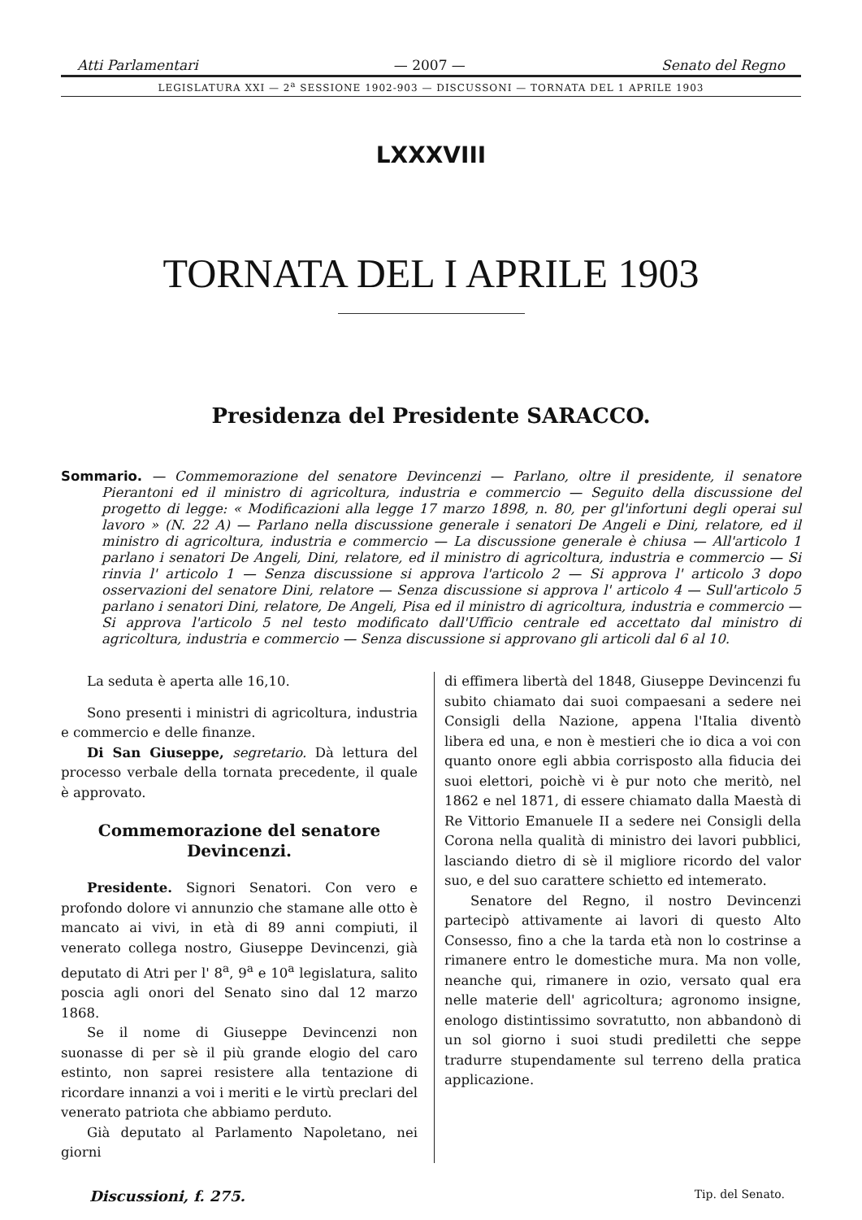Atti Parlamentari — 2007 — Senato del Regno
LEGISLATURA XXI — 2<sup>a</sup> SESSIONE 1902-903 — DISCUSSONI — TORNATA DEL 1 APRILE 1903
LXXXVIII
TORNATA DEL I APRILE 1903
Presidenza del Presidente SARACCO.
Sommario. — Commemorazione del senatore Devincenzi — Parlano, oltre il presidente, il senatore Pierantoni ed il ministro di agricoltura, industria e commercio — Seguito della discussione del progetto di legge: « Modificazioni alla legge 17 marzo 1898, n. 80, per gl'infortuni degli operai sul lavoro » (N. 22 A) — Parlano nella discussione generale i senatori De Angeli e Dini, relatore, ed il ministro di agricoltura, industria e commercio — La discussione generale è chiusa — All'articolo 1 parlano i senatori De Angeli, Dini, relatore, ed il ministro di agricoltura, industria e commercio — Si rinvia l' articolo 1 — Senza discussione si approva l'articolo 2 — Si approva l' articolo 3 dopo osservazioni del senatore Dini, relatore — Senza discussione si approva l' articolo 4 — Sull'articolo 5 parlano i senatori Dini, relatore, De Angeli, Pisa ed il ministro di agricoltura, industria e commercio — Si approva l'articolo 5 nel testo modificato dall'Ufficio centrale ed accettato dal ministro di agricoltura, industria e commercio — Senza discussione si approvano gli articoli dal 6 al 10.
La seduta è aperta alle 16,10.
Sono presenti i ministri di agricoltura, industria e commercio e delle finanze.
Di San Giuseppe, segretario. Dà lettura del processo verbale della tornata precedente, il quale è approvato.
Commemorazione del senatore Devincenzi.
Presidente. Signori Senatori. Con vero e profondo dolore vi annunzio che stamane alle otto è mancato ai vivi, in età di 89 anni compiuti, il venerato collega nostro, Giuseppe Devincenzi, già deputato di Atri per l' 8<sup>a</sup>, 9<sup>a</sup> e 10<sup>a</sup> legislatura, salito poscia agli onori del Senato sino dal 12 marzo 1868.
Se il nome di Giuseppe Devincenzi non suonasse di per sè il più grande elogio del caro estinto, non saprei resistere alla tentazione di ricordare innanzi a voi i meriti e le virtù preclari del venerato patriota che abbiamo perduto.
Già deputato al Parlamento Napoletano, nei giorni
di effimera libertà del 1848, Giuseppe Devincenzi fu subito chiamato dai suoi compaesani a sedere nei Consigli della Nazione, appena l'Italia diventò libera ed una, e non è mestieri che io dica a voi con quanto onore egli abbia corrisposto alla fiducia dei suoi elettori, poichè vi è pur noto che meritò, nel 1862 e nel 1871, di essere chiamato dalla Maestà di Re Vittorio Emanuele II a sedere nei Consigli della Corona nella qualità di ministro dei lavori pubblici, lasciando dietro di sè il migliore ricordo del valor suo, e del suo carattere schietto ed intemerato.
Senatore del Regno, il nostro Devincenzi partecipò attivamente ai lavori di questo Alto Consesso, fino a che la tarda età non lo costrinse a rimanere entro le domestiche mura. Ma non volle, neanche qui, rimanere in ozio, versato qual era nelle materie dell' agricoltura; agronomo insigne, enologo distintissimo sovratutto, non abbandonò di un sol giorno i suoi studi prediletti che seppe tradurre stupendamente sul terreno della pratica applicazione.
Discussioni, f. 275. Tip. del Senato.